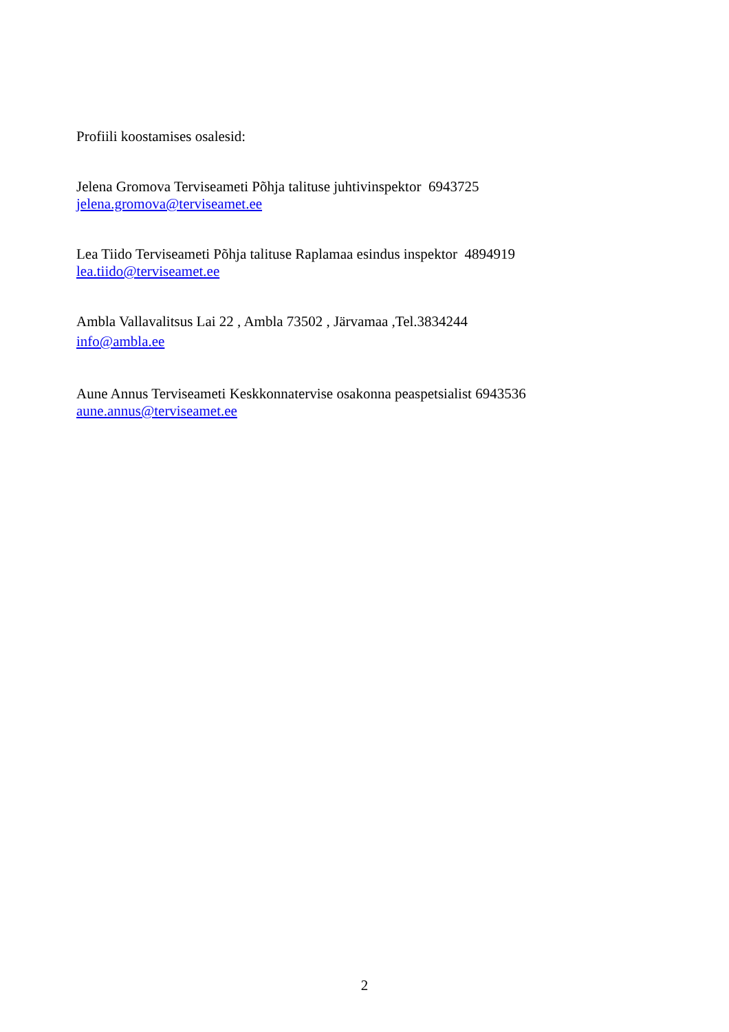Profiili koostamises osalesid:
Jelena Gromova Terviseameti Põhja talituse juhtivinspektor 6943725
jelena.gromova@terviseamet.ee
Lea Tiido Terviseameti Põhja talituse Raplamaa esindus inspektor 4894919
lea.tiido@terviseamet.ee
Ambla Vallavalitsus Lai 22 , Ambla 73502 , Järvamaa ,Tel.3834244
info@ambla.ee
Aune Annus Terviseameti Keskkonnatervise osakonna peaspetsialist 6943536
aune.annus@terviseamet.ee
2